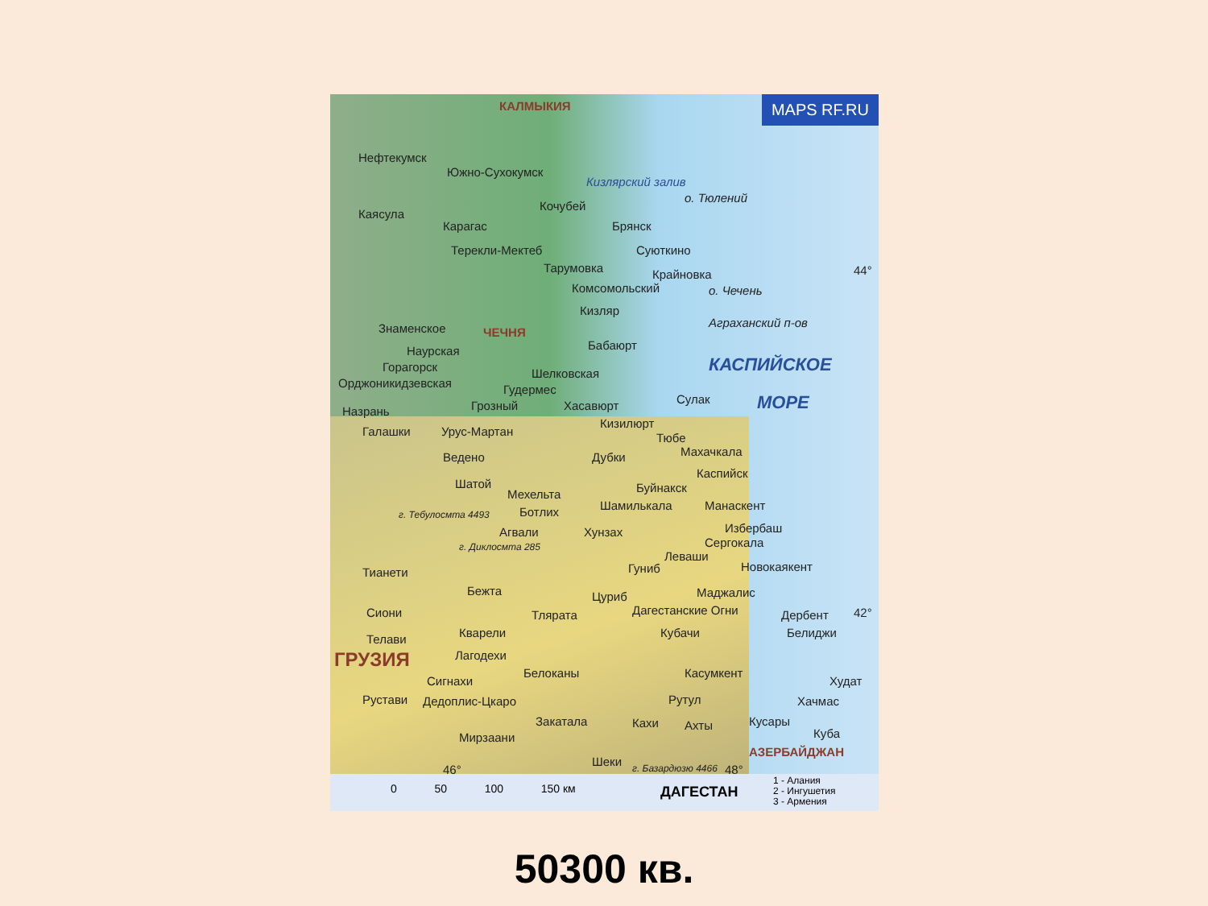MAPS RF.RU КАЛМЫКИЯ
Нефтекумск
Южно-Сухокумск
Кизлярский залив
о. Тюлений
Кочубей
Каясула
Карагас Брянск
Терекли-Мектеб Суюткино
Тарумовка Крайновка 44°
Комсомольский о. Чечень
Кизляр
Аграханский п-ов
Знаменское ЧЕЧНЯ
Бабаюрт
Наурская
КАСПИЙСКОЕ
Горагорск Шелковская
Орджоникидзевская Гудермес
МОРЕ
Грозный Хасавюрт Сулак
Назрань
Кизилюрт
Галашки Урус-Мартан Тюбе
Махачкала
Ведено Дубки
Каспийск
Шатой Буйнакск
Мехельта
Шамилькала Манаскент
Ботлих
г. Тебулосмта 4493
Агвали Хунзах Избербаш
Сергокала
г. Диклосмта 285
Леваши
Гуниб Новокаякент
Тианети
Бежта Цуриб Маджалис
Сиони Тлярата Дагестанские Огни Дербент 42°
Кварели Кубачи Белиджи
Телави
ГРУЗИЯ Лагодехи
Белоканы Касумкент
Сигнахи Худат
Рустави Дедоплис-Цкаро Рутул Хачмас
Закатала Кахи Ахты Кусары
Куба
Мирзаани
АЗЕРБАЙДЖАН
Шеки г. Базардюзю 4466 48°
46°
0 50 100 150 км ДАГЕСТАН
1 - Алания
2 - Ингушетия
3 - Армения
50300 кв.